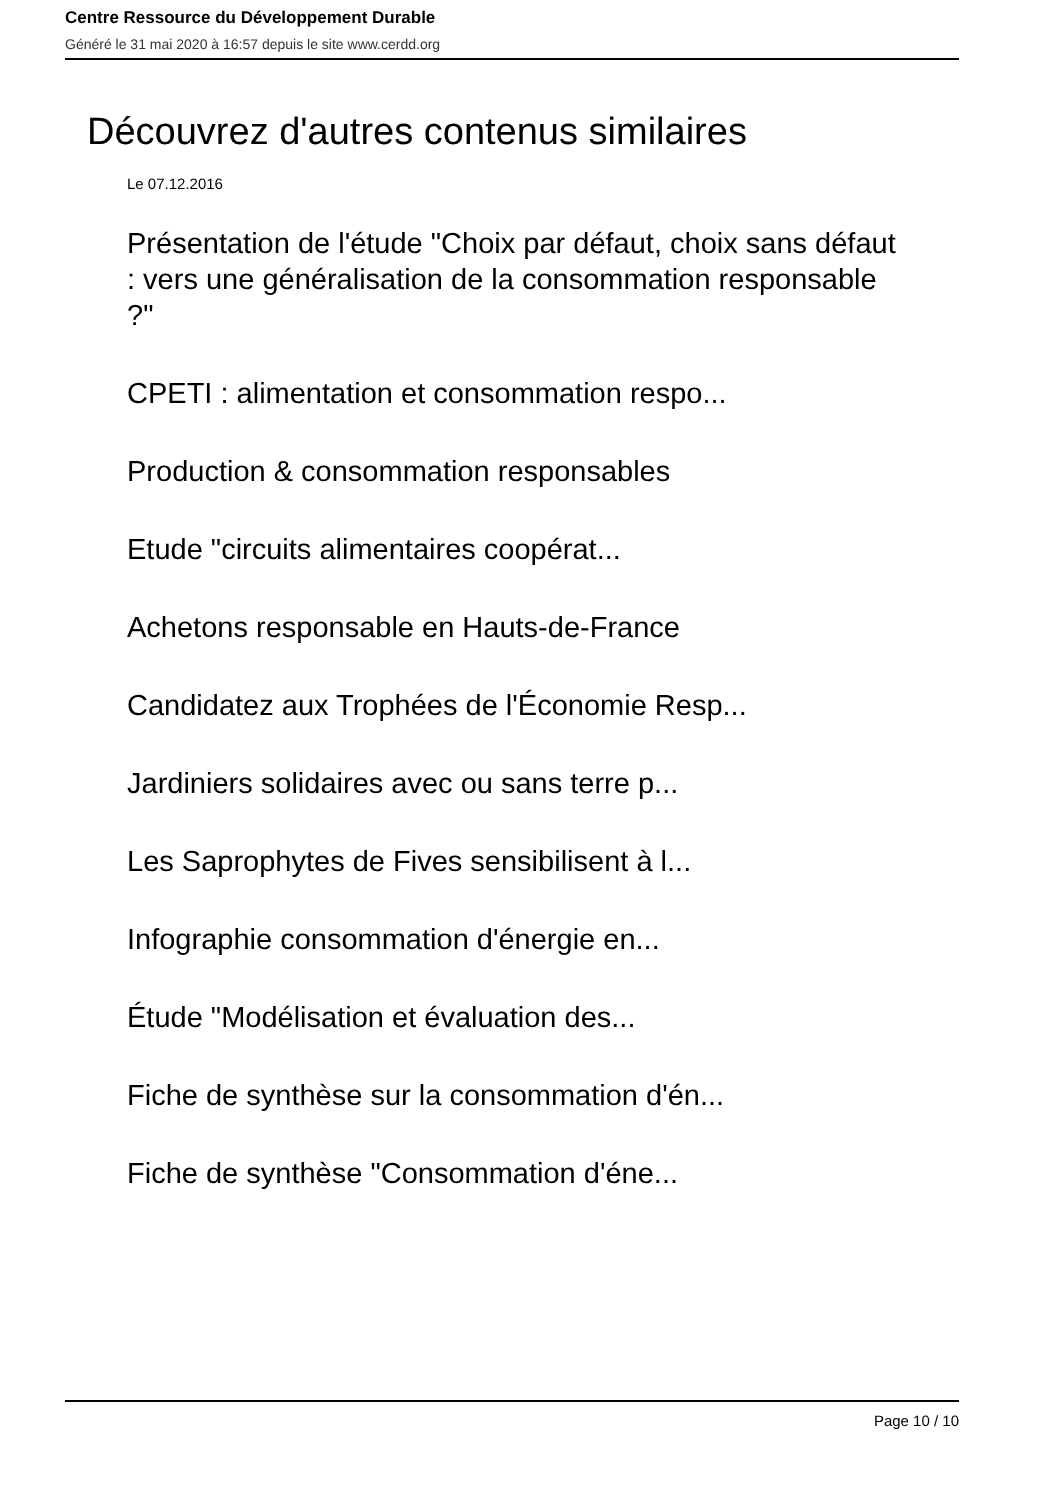Centre Ressource du Développement Durable
Généré le 31 mai 2020 à 16:57 depuis le site www.cerdd.org
Découvrez d'autres contenus similaires
Le 07.12.2016
Présentation de l'étude "Choix par défaut, choix sans défaut : vers une généralisation de la consommation responsable ?"
CPETI : alimentation et consommation respo...
Production & consommation responsables
Etude "circuits alimentaires coopérat...
Achetons responsable en Hauts-de-France
Candidatez aux Trophées de l'Économie Resp...
Jardiniers solidaires avec ou sans terre p...
Les Saprophytes de Fives sensibilisent à l...
Infographie consommation d'énergie en...
Étude "Modélisation et évaluation des...
Fiche de synthèse sur la consommation d'én...
Fiche de synthèse "Consommation d'éne...
Page 10 / 10